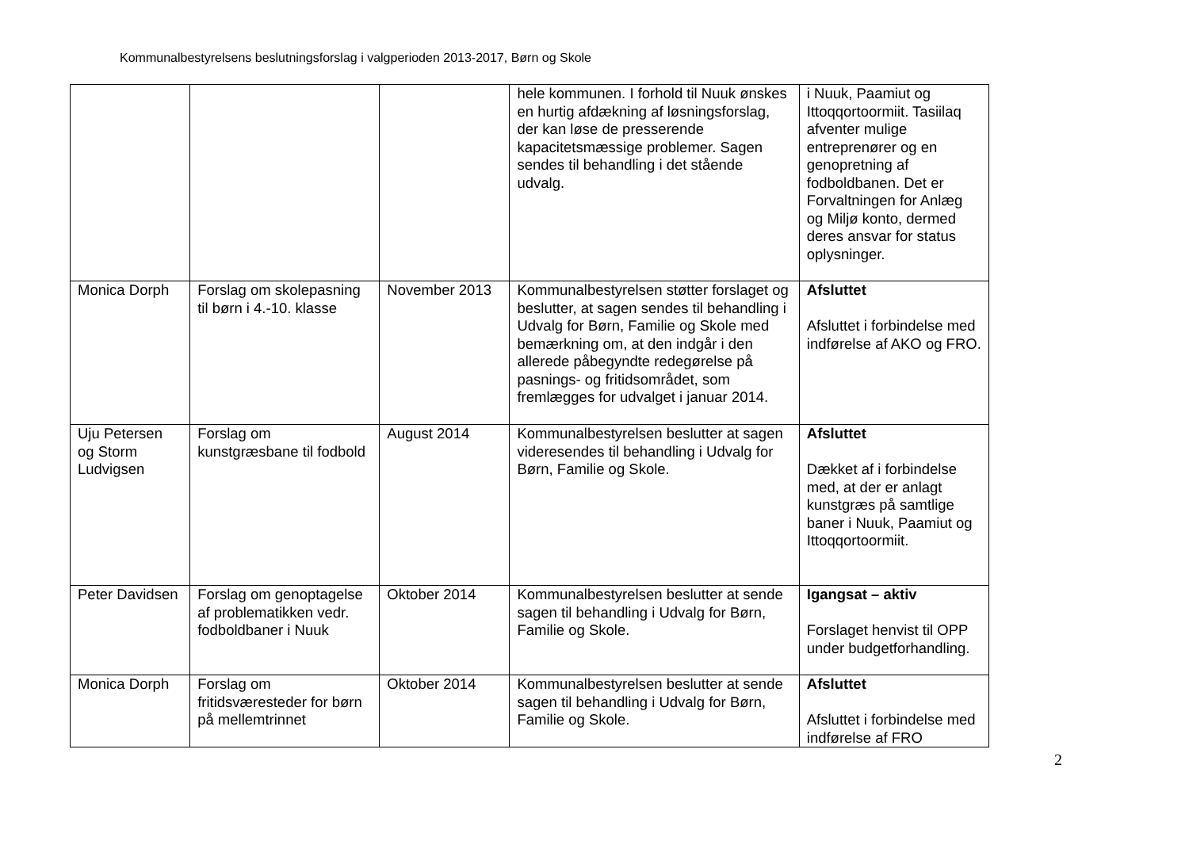Kommunalbestyrelsens beslutningsforslag i valgperioden 2013-2017, Børn og Skole
| | | | hele kommunen. I forhold til Nuuk ønskes en hurtig afdækning af løsningsforslag, der kan løse de presserende kapacitetsmæssige problemer. Sagen sendes til behandling i det stående udvalg. | i Nuuk, Paamiut og Ittoqqortoormiit. Tasiilaq afventer mulige entreprenører og en genopretning af fodboldbanen. Det er Forvaltningen for Anlæg og Miljø konto, dermed deres ansvar for status oplysninger. |
| Monica Dorph | Forslag om skolepasning til børn i 4.-10. klasse | November 2013 | Kommunalbestyrelsen støtter forslaget og beslutter, at sagen sendes til behandling i Udvalg for Børn, Familie og Skole med bemærkning om, at den indgår i den allerede påbegyndte redegørelse på pasnings- og fritidsområdet, som fremlægges for udvalget i januar 2014. | Afsluttet Afsluttet i forbindelse med indførelse af AKO og FRO. |
| Uju Petersen og Storm Ludvigsen | Forslag om kunstgræsbane til fodbold | August 2014 | Kommunalbestyrelsen beslutter at sagen videresendes til behandling i Udvalg for Børn, Familie og Skole. | Afsluttet Dækket af i forbindelse med, at der er anlagt kunstgræs på samtlige baner i Nuuk, Paamiut og Ittoqqortoormiit. |
| Peter Davidsen | Forslag om genoptagelse af problematikken vedr. fodboldbaner i Nuuk | Oktober 2014 | Kommunalbestyrelsen beslutter at sende sagen til behandling i Udvalg for Børn, Familie og Skole. | Igangsat – aktiv Forslaget henvist til OPP under budgetforhandling. |
| Monica Dorph | Forslag om fritidsværesteder for børn på mellemtrinnet | Oktober 2014 | Kommunalbestyrelsen beslutter at sende sagen til behandling i Udvalg for Børn, Familie og Skole. | Afsluttet Afsluttet i forbindelse med indførelse af FRO |
2